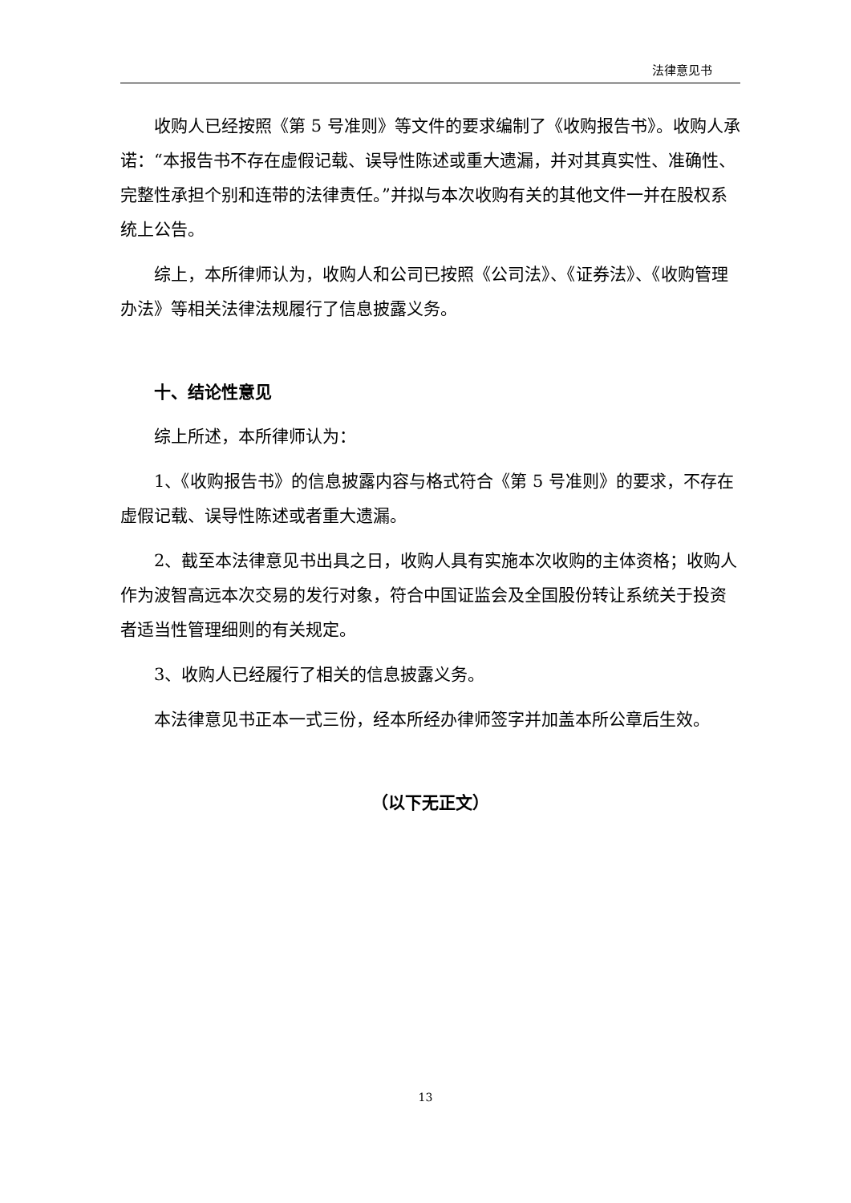法律意见书
收购人已经按照《第 5 号准则》等文件的要求编制了《收购报告书》。收购人承诺：“本报告书不存在虚假记载、误导性陈述或重大遗漏，并对其真实性、准确性、完整性承担个别和连带的法律责任。”并拟与本次收购有关的其他文件一并在股权系统上公告。
综上，本所律师认为，收购人和公司已按照《公司法》、《证券法》、《收购管理办法》等相关法律法规履行了信息披露义务。
十、结论性意见
综上所述，本所律师认为：
1、《收购报告书》的信息披露内容与格式符合《第 5 号准则》的要求，不存在虚假记载、误导性陈述或者重大遗漏。
2、截至本法律意见书出具之日，收购人具有实施本次收购的主体资格；收购人作为波智高远本次交易的发行对象，符合中国证监会及全国股份转让系统关于投资者适当性管理细则的有关规定。
3、收购人已经履行了相关的信息披露义务。
本法律意见书正本一式三份，经本所经办律师签字并加盖本所公章后生效。
（以下无正文）
13